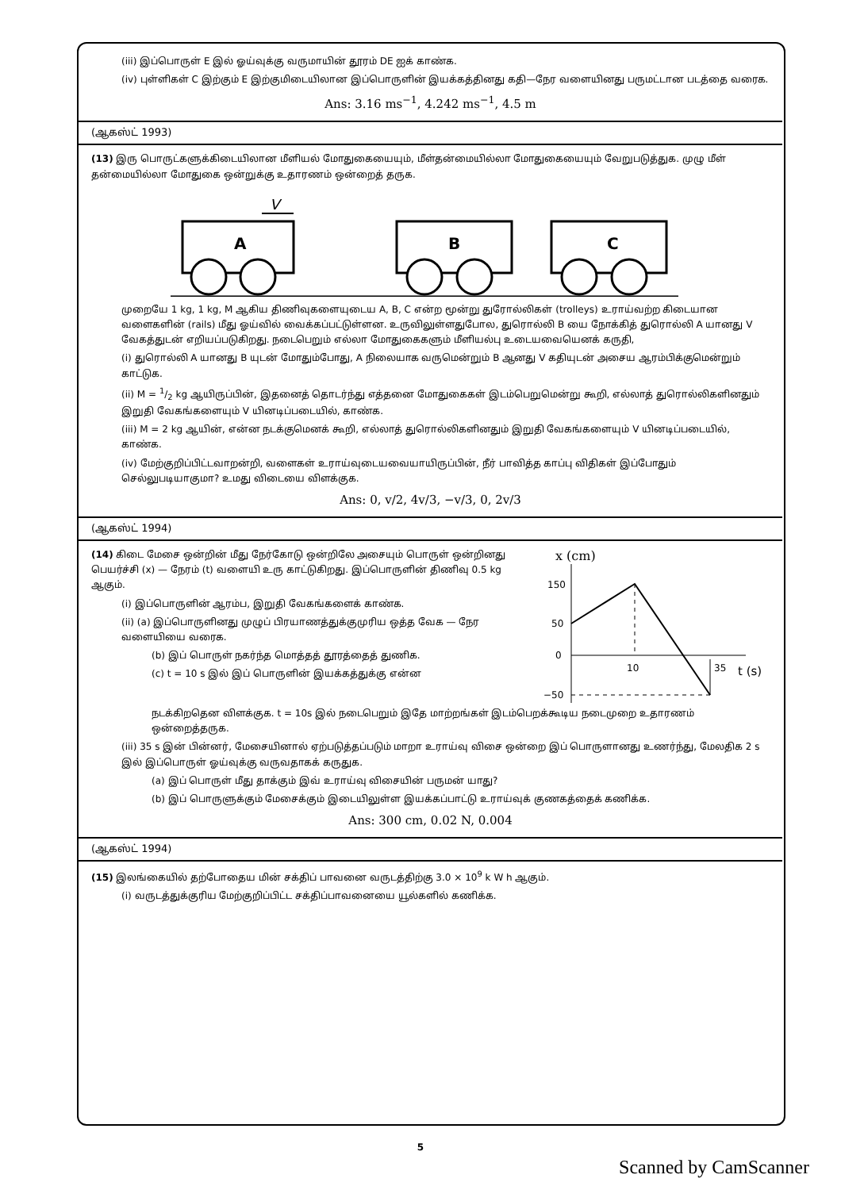(iii) இப்பொருள் E இல் ஓய்வுக்கு வருமாயின் தூரம் DE ஐக் காண்க.
(iv) புள்ளிகள் C இற்கும் E இற்குமிடையிலான இப்பொருளின் இயக்கத்தினது கதி—நேர வளையினது பருமட்டான படத்தை வரைக.
Ans: 3.16 ms<sup>−1</sup>, 4.242 ms<sup>−1</sup>, 4.5 m
(ஆகஸ்ட் 1993)
(13) இரு பொருட்களுக்கிடையிலான மீளியல் மோதுகையையும், மீள்தன்மையில்லா மோதுகையையும் வேறுபடுத்துக. முழு மீள் தன்மையில்லா மோதுகை ஒன்றுக்கு உதாரணம் ஒன்றைத் தருக.
V
A
B
C
முறையே 1 kg, 1 kg, M ஆகிய திணிவுகளையுடைய A, B, C என்ற மூன்று துரோல்லிகள் (trolleys) உராய்வற்ற கிடையான வளைகளின் (rails) மீது ஓய்வில் வைக்கப்பட்டுள்ளன. உருவிலுள்ளதுபோல, துரொல்லி B யை நோக்கித் துரொல்லி A யானது V வேகத்துடன் எறியப்படுகிறது. நடைபெறும் எல்லா மோதுகைகளும் மீளியல்பு உடையவையெனக் கருதி,
(i) துரொல்லி A யானது B யுடன் மோதும்போது, A நிலையாக வருமென்றும் B ஆனது V கதியுடன் அசைய ஆரம்பிக்குமென்றும் காட்டுக.
(ii) M = 1/2 kg ஆயிருப்பின், இதனைத் தொடர்ந்து எத்தனை மோதுகைகள் இடம்பெறுமென்று கூறி, எல்லாத் துரொல்லிகளினதும் இறுதி வேகங்களையும் V யினடிப்படையில், காண்க.
(iii) M = 2 kg ஆயின், என்ன நடக்குமெனக் கூறி, எல்லாத் துரொல்லிகளினதும் இறுதி வேகங்களையும் V யினடிப்படையில், காண்க.
(iv) மேற்குறிப்பிட்டவாறன்றி, வளைகள் உராய்வுடையவையாயிருப்பின், நீர் பாவித்த காப்பு விதிகள் இப்போதும் செல்லுபடியாகுமா? உமது விடையை விளக்குக.
Ans: 0, v/2, 4v/3, −v/3, 0, 2v/3
(ஆகஸ்ட் 1994)
(14) கிடை மேசை ஒன்றின் மீது நேர்கோடு ஒன்றிலே அசையும் பொருள் ஒன்றினது பெயர்ச்சி (x) — நேரம் (t) வளையி உரு காட்டுகிறது. இப்பொருளின் திணிவு 0.5 kg ஆகும்.
(i) இப்பொருளின் ஆரம்ப, இறுதி வேகங்களைக் காண்க.
(ii) (a) இப்பொருளினது முழுப் பிரயாணத்துக்குமுரிய ஒத்த வேக — நேர வளையியை வரைக.
(b) இப் பொருள் நகர்ந்த மொத்தத் தூரத்தைத் துணிக.
(c) t = 10 s இல் இப் பொருளின் இயக்கத்துக்கு என்ன
x (cm)
150
50
0
−50
10
35
t (s)
நடக்கிறதென விளக்குக. t = 10s இல் நடைபெறும் இதே மாற்றங்கள் இடம்பெறக்கூடிய நடைமுறை உதாரணம் ஒன்றைத்தருக.
(iii) 35 s இன் பின்னர், மேசையினால் ஏற்படுத்தப்படும் மாறா உராய்வு விசை ஒன்றை இப் பொருளானது உணர்ந்து, மேலதிக 2 s இல் இப்பொருள் ஓய்வுக்கு வருவதாகக் கருதுக.
(a) இப் பொருள் மீது தாக்கும் இவ் உராய்வு விசையின் பருமன் யாது?
(b) இப் பொருளுக்கும் மேசைக்கும் இடையிலுள்ள இயக்கப்பாட்டு உராய்வுக் குணகத்தைக் கணிக்க.
Ans: 300 cm, 0.02 N, 0.004
(ஆகஸ்ட் 1994)
(15) இலங்கையில் தற்போதைய மின் சக்திப் பாவனை வருடத்திற்கு 3.0 × 10<sup>9</sup> k W h ஆகும்.
(i) வருடத்துக்குரிய மேற்குறிப்பிட்ட சக்திப்பாவனையை யூல்களில் கணிக்க.
5
Scanned by CamScanner